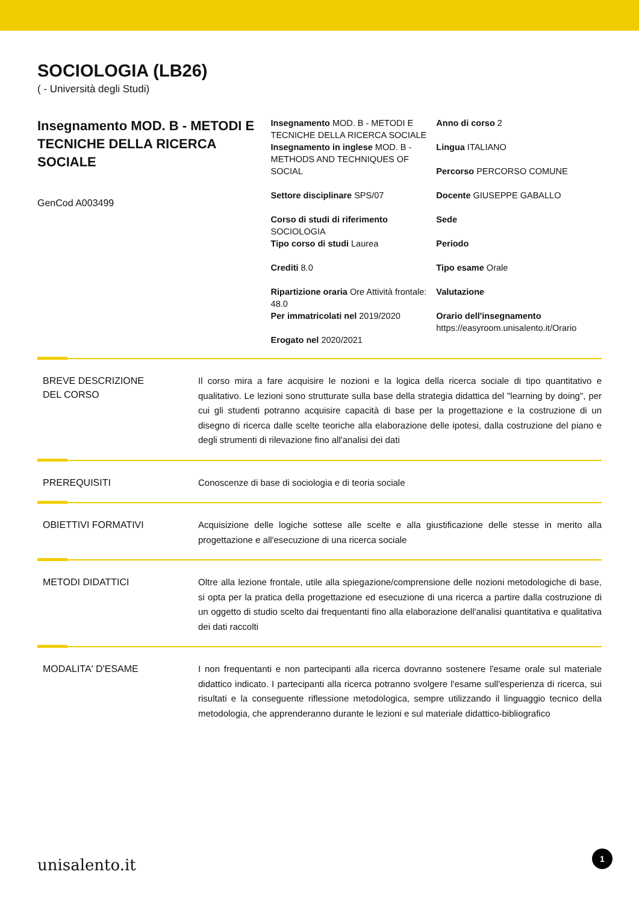SOCIOLOGIA (LB26)
( - Università degli Studi)
Insegnamento MOD. B - METODI E TECNICHE DELLA RICERCA SOCIALE
GenCod A003499
Insegnamento MOD. B - METODI E TECNICHE DELLA RICERCA SOCIALE
Insegnamento in inglese MOD. B - METHODS AND TECHNIQUES OF SOCIAL
Settore disciplinare SPS/07
Corso di studi di riferimento SOCIOLOGIA
Tipo corso di studi Laurea
Crediti 8.0
Ripartizione oraria Ore Attività frontale: 48.0
Per immatricolati nel 2019/2020
Erogato nel 2020/2021
Anno di corso 2
Lingua ITALIANO
Percorso PERCORSO COMUNE
Docente GIUSEPPE GABALLO
Sede
Periodo
Tipo esame Orale
Valutazione
Orario dell'insegnamento
https://easyroom.unisalento.it/Orario
BREVE DESCRIZIONE
DEL CORSO
Il corso mira a fare acquisire le nozioni e la logica della ricerca sociale di tipo quantitativo e qualitativo. Le lezioni sono strutturate sulla base della strategia didattica del "learning by doing", per cui gli studenti potranno acquisire capacità di base per la progettazione e la costruzione di un disegno di ricerca dalle scelte teoriche alla elaborazione delle ipotesi, dalla costruzione del piano e degli strumenti di rilevazione fino all'analisi dei dati
PREREQUISITI
Conoscenze di base di sociologia e di teoria sociale
OBIETTIVI FORMATIVI
Acquisizione delle logiche sottese alle scelte e alla giustificazione delle stesse in merito alla progettazione e all'esecuzione di una ricerca sociale
METODI DIDATTICI
Oltre alla lezione frontale, utile alla spiegazione/comprensione delle nozioni metodologiche di base, si opta per la pratica della progettazione ed esecuzione di una ricerca a partire dalla costruzione di un oggetto di studio scelto dai frequentanti fino alla elaborazione dell'analisi quantitativa e qualitativa dei dati raccolti
MODALITA' D'ESAME
I non frequentanti e non partecipanti alla ricerca dovranno sostenere l'esame orale sul materiale didattico indicato. I partecipanti alla ricerca potranno svolgere l'esame sull'esperienza di ricerca, sui risultati e la conseguente riflessione metodologica, sempre utilizzando il linguaggio tecnico della metodologia, che apprenderanno durante le lezioni e sul materiale didattico-bibliografico
unisalento.it 1